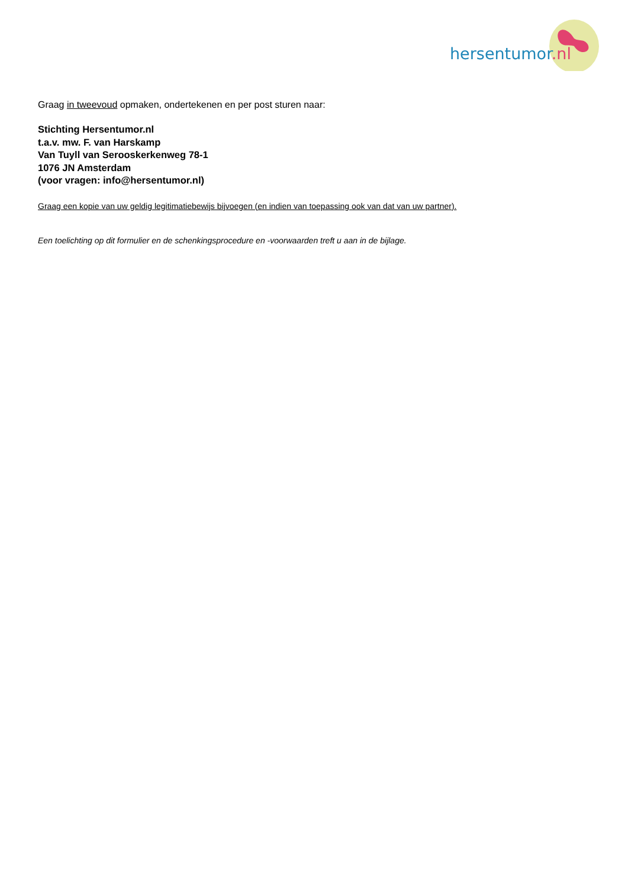hersentumor.nl
Graag in tweevoud opmaken, ondertekenen en per post sturen naar:
Stichting Hersentumor.nl
t.a.v. mw. F. van Harskamp
Van Tuyll van Serooskerkenweg 78-1
1076 JN Amsterdam
(voor vragen: info@hersentumor.nl)
Graag een kopie van uw geldig legitimatiebewijs bijvoegen (en indien van toepassing ook van dat van uw partner).
Een toelichting op dit formulier en de schenkingsprocedure en -voorwaarden treft u aan in de bijlage.